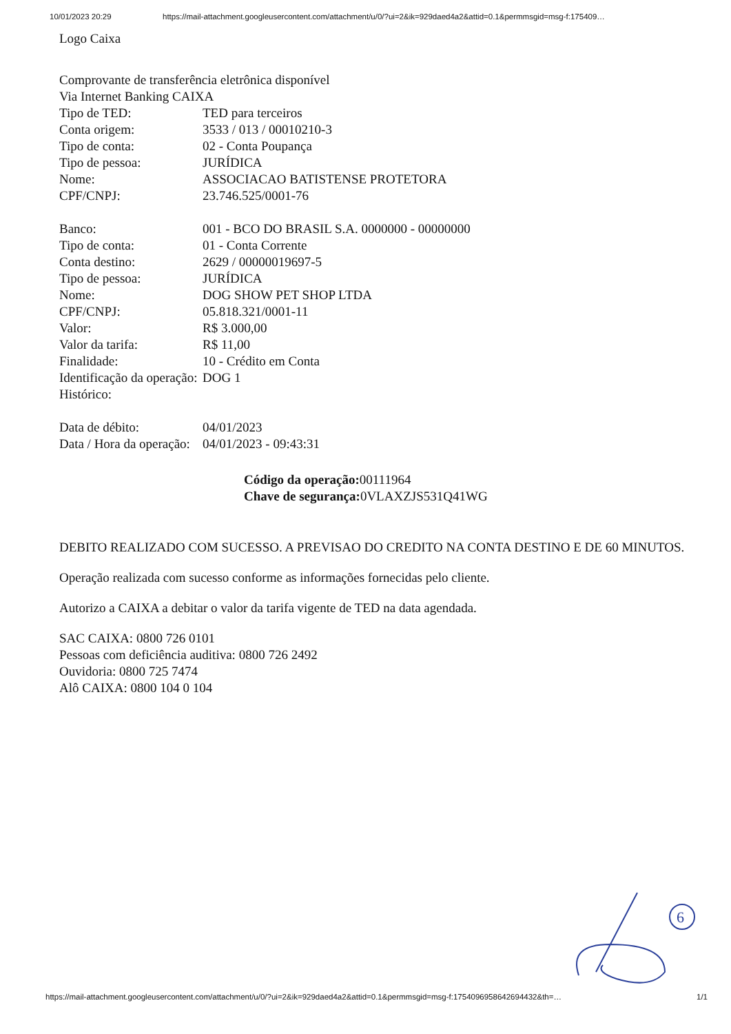10/01/2023 20:29 https://mail-attachment.googleusercontent.com/attachment/u/0/?ui=2&ik=929daed4a2&attid=0.1&permmsgid=msg-f:175409…
Logo Caixa
Comprovante de transferência eletrônica disponível
Via Internet Banking CAIXA
| Tipo de TED: | TED para terceiros |
| Conta origem: | 3533 / 013 / 00010210-3 |
| Tipo de conta: | 02 - Conta Poupança |
| Tipo de pessoa: | JURÍDICA |
| Nome: | ASSOCIACAO BATISTENSE PROTETORA |
| CPF/CNPJ: | 23.746.525/0001-76 |
| Banco: | 001 - BCO DO BRASIL S.A. 0000000 - 00000000 |
| Tipo de conta: | 01 - Conta Corrente |
| Conta destino: | 2629 / 00000019697-5 |
| Tipo de pessoa: | JURÍDICA |
| Nome: | DOG SHOW PET SHOP LTDA |
| CPF/CNPJ: | 05.818.321/0001-11 |
| Valor: | R$ 3.000,00 |
| Valor da tarifa: | R$ 11,00 |
| Finalidade: | 10 - Crédito em Conta |
| Identificação da operação: | DOG 1 |
| Histórico: | |
| Data de débito: | 04/01/2023 |
| Data / Hora da operação: | 04/01/2023 - 09:43:31 |
Código da operação: 00111964
Chave de segurança: 0VLAXZJS531Q41WG
DEBITO REALIZADO COM SUCESSO. A PREVISAO DO CREDITO NA CONTA DESTINO E DE 60 MINUTOS.
Operação realizada com sucesso conforme as informações fornecidas pelo cliente.
Autorizo a CAIXA a debitar o valor da tarifa vigente de TED na data agendada.
SAC CAIXA: 0800 726 0101
Pessoas com deficiência auditiva: 0800 726 2492
Ouvidoria: 0800 725 7474
Alô CAIXA: 0800 104 0 104
6
https://mail-attachment.googleusercontent.com/attachment/u/0/?ui=2&ik=929daed4a2&attid=0.1&permmsgid=msg-f:1754096958642694432&th=… 1/1